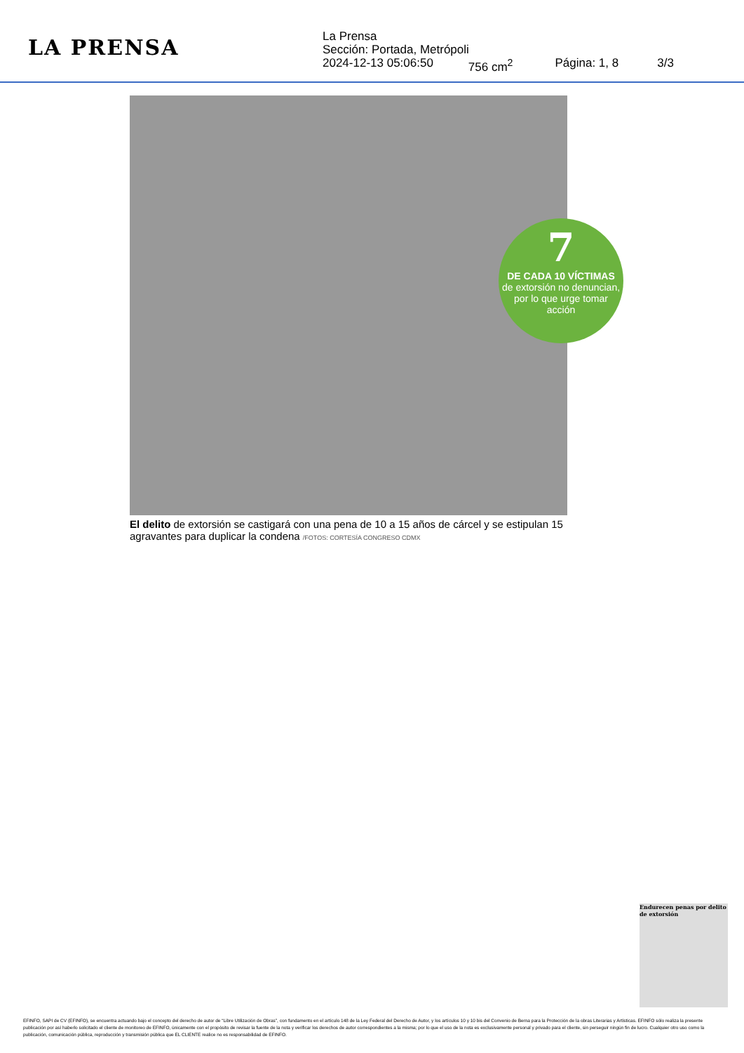LA PRENSA
La Prensa
Sección: Portada, Metrópoli
2024-12-13 05:06:50 756 cm<sup>2</sup> Página: 1, 8 3/3
7
DE CADA 10 VÍCTIMAS
de extorsión no denuncian, por lo que urge tomar acción
El delito de extorsión se castigará con una pena de 10 a 15 años de cárcel y se estipulan 15 agravantes para duplicar la condena /FOTOS: CORTESÍA CONGRESO CDMX
Endurecen penas por delito de extorsión
EFINFO, SAPI de CV (EFINFO), se encuentra actuando bajo el concepto del derecho de autor de “Libre Utilización de Obras”, con fundamento en el artículo 148 de la Ley Federal del Derecho de Autor, y los artículos 10 y 10 bis del Convenio de Berna para la Protección de la obras Literarias y Artísticas. EFINFO sólo realiza la presente publicación por así haberlo solicitado el cliente de monitoreo de EFINFO, únicamente con el propósito de revisar la fuente de la nota y verificar los derechos de autor correspondientes a la misma; por lo que el uso de la nota es exclusivamente personal y privado para el cliente, sin perseguir ningún fin de lucro. Cualquier otro uso como la publicación, comunicación pública, reproducción y transmisión pública que EL CLIENTE realice no es responsabilidad de EFINFO.